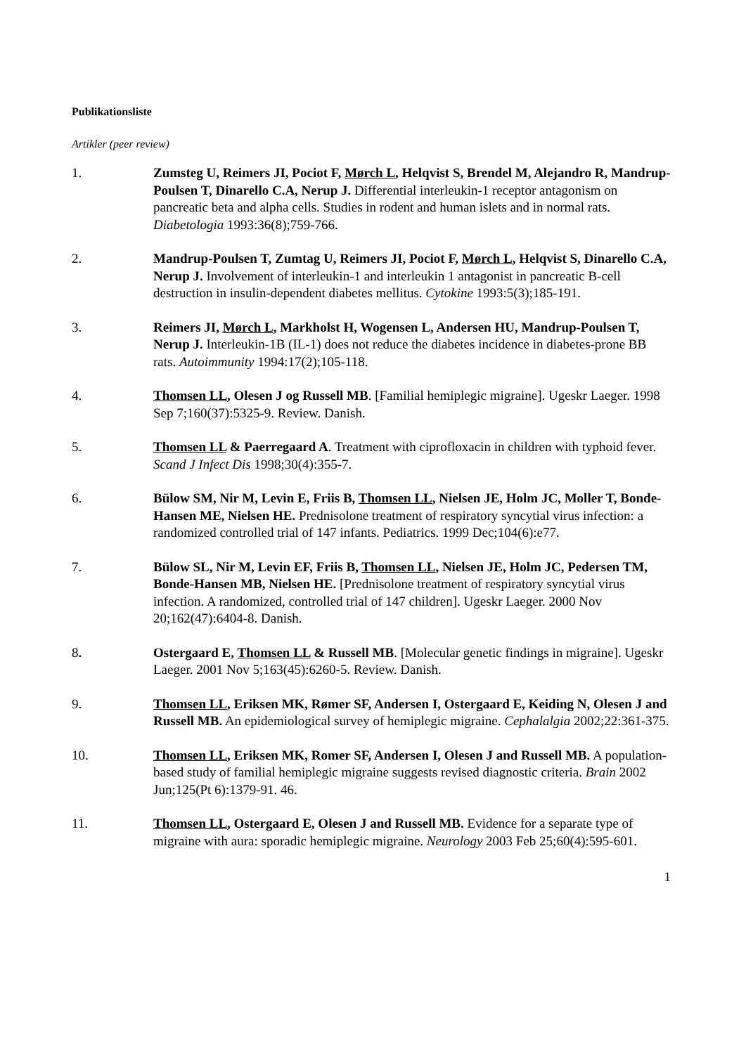Publikationsliste
Artikler (peer review)
1. Zumsteg U, Reimers JI, Pociot F, Mørch L, Helqvist S, Brendel M, Alejandro R, Mandrup-Poulsen T, Dinarello C.A, Nerup J. Differential interleukin-1 receptor antagonism on pancreatic beta and alpha cells. Studies in rodent and human islets and in normal rats. Diabetologia 1993:36(8);759-766.
2. Mandrup-Poulsen T, Zumtag U, Reimers JI, Pociot F, Mørch L, Helqvist S, Dinarello C.A, Nerup J. Involvement of interleukin-1 and interleukin 1 antagonist in pancreatic B-cell destruction in insulin-dependent diabetes mellitus. Cytokine 1993:5(3);185-191.
3. Reimers JI, Mørch L, Markholst H, Wogensen L, Andersen HU, Mandrup-Poulsen T, Nerup J. Interleukin-1B (IL-1) does not reduce the diabetes incidence in diabetes-prone BB rats. Autoimmunity 1994:17(2);105-118.
4. Thomsen LL, Olesen J og Russell MB. [Familial hemiplegic migraine]. Ugeskr Laeger. 1998 Sep 7;160(37):5325-9. Review. Danish.
5. Thomsen LL & Paerregaard A. Treatment with ciprofloxacin in children with typhoid fever. Scand J Infect Dis 1998;30(4):355-7.
6. Bülow SM, Nir M, Levin E, Friis B, Thomsen LL, Nielsen JE, Holm JC, Moller T, Bonde-Hansen ME, Nielsen HE. Prednisolone treatment of respiratory syncytial virus infection: a randomized controlled trial of 147 infants. Pediatrics. 1999 Dec;104(6):e77.
7. Bülow SL, Nir M, Levin EF, Friis B, Thomsen LL, Nielsen JE, Holm JC, Pedersen TM, Bonde-Hansen MB, Nielsen HE. [Prednisolone treatment of respiratory syncytial virus infection. A randomized, controlled trial of 147 children]. Ugeskr Laeger. 2000 Nov 20;162(47):6404-8. Danish.
8. Ostergaard E, Thomsen LL & Russell MB. [Molecular genetic findings in migraine]. Ugeskr Laeger. 2001 Nov 5;163(45):6260-5. Review. Danish.
9. Thomsen LL, Eriksen MK, Rømer SF, Andersen I, Ostergaard E, Keiding N, Olesen J and Russell MB. An epidemiological survey of hemiplegic migraine. Cephalalgia 2002;22:361-375.
10. Thomsen LL, Eriksen MK, Romer SF, Andersen I, Olesen J and Russell MB. A population-based study of familial hemiplegic migraine suggests revised diagnostic criteria. Brain 2002 Jun;125(Pt 6):1379-91. 46.
11. Thomsen LL, Ostergaard E, Olesen J and Russell MB. Evidence for a separate type of migraine with aura: sporadic hemiplegic migraine. Neurology 2003 Feb 25;60(4):595-601.
1